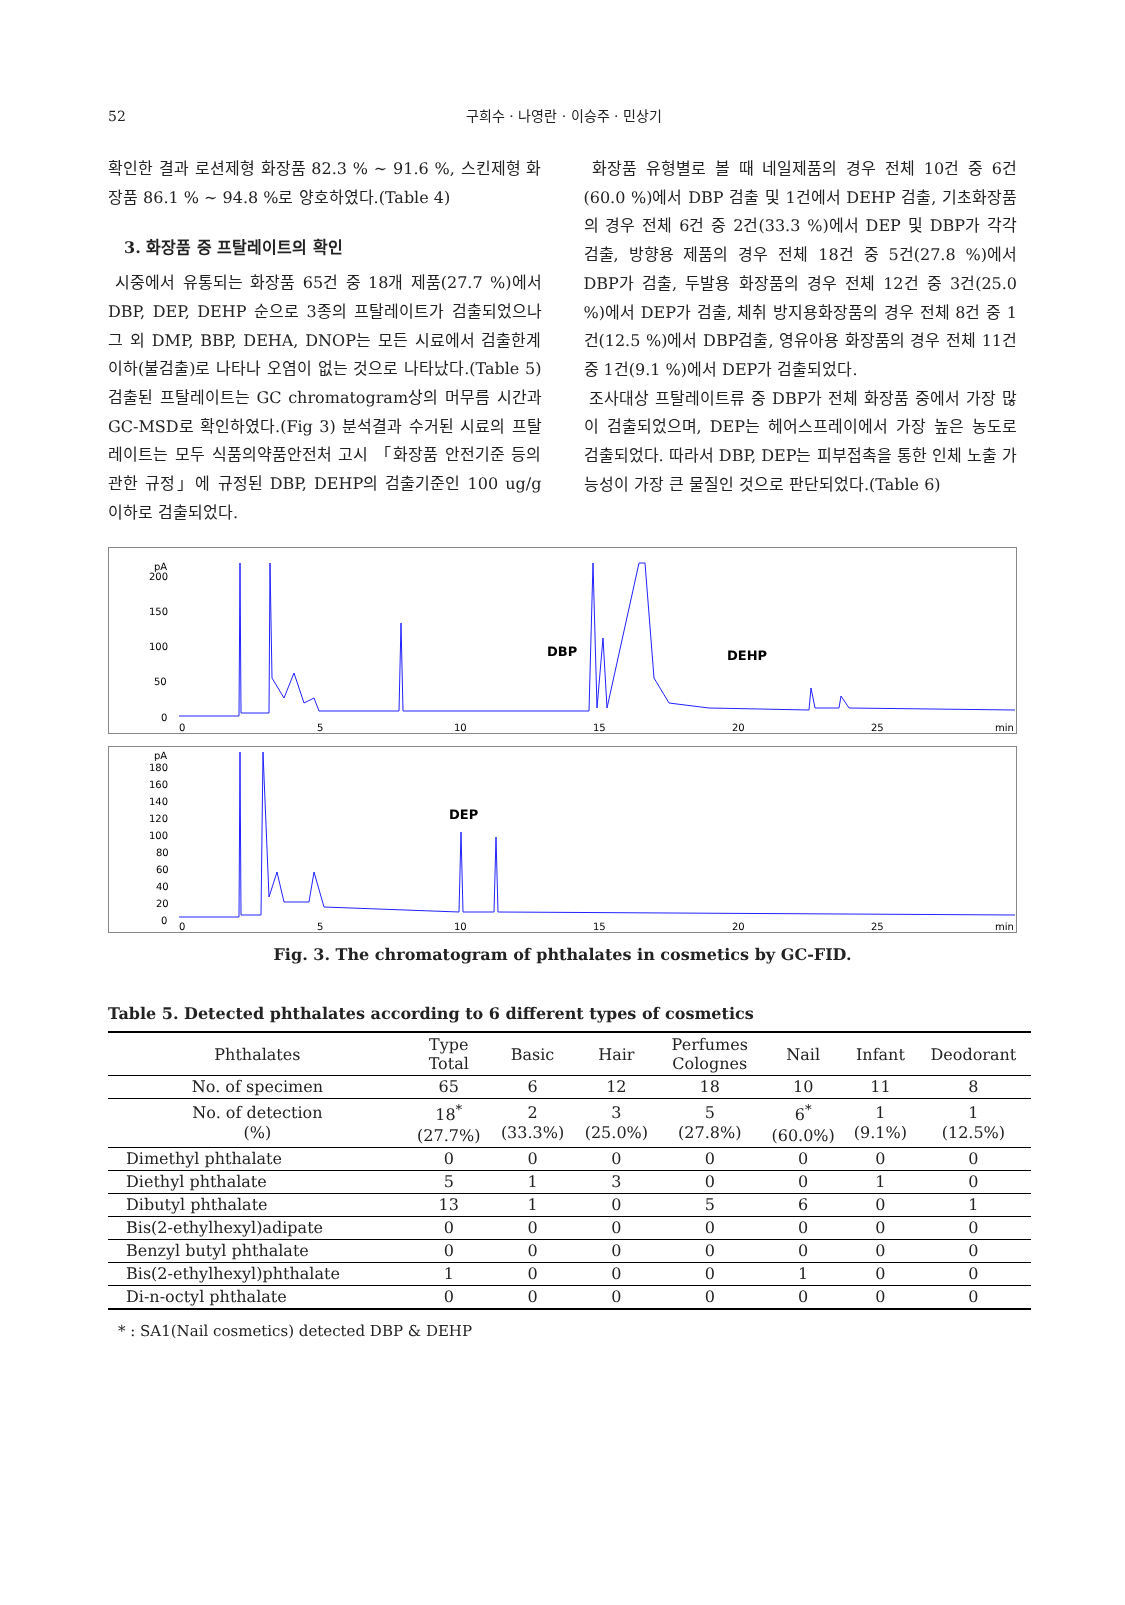52 구희수 · 나영란 · 이승주 · 민상기
확인한 결과 로션제형 화장품 82.3 % ~ 91.6 %, 스킨제형 화장품 86.1 % ~ 94.8 %로 양호하였다.(Table 4)
3. 화장품 중 프탈레이트의 확인
시중에서 유통되는 화장품 65건 중 18개 제품(27.7 %)에서 DBP, DEP, DEHP 순으로 3종의 프탈레이트가 검출되었으나 그 외 DMP, BBP, DEHA, DNOP는 모든 시료에서 검출한계 이하(불검출)로 나타나 오염이 없는 것으로 나타났다.(Table 5) 검출된 프탈레이트는 GC chromatogram상의 머무름 시간과 GC-MSD로 확인하였다.(Fig 3) 분석결과 수거된 시료의 프탈레이트는 모두 식품의약품안전처 고시 「화장품 안전기준 등의 관한 규정」에 규정된 DBP, DEHP의 검출기준인 100 ug/g 이하로 검출되었다.
화장품 유형별로 볼 때 네일제품의 경우 전체 10건 중 6건(60.0 %)에서 DBP 검출 및 1건에서 DEHP 검출, 기초화장품의 경우 전체 6건 중 2건(33.3 %)에서 DEP 및 DBP가 각각 검출, 방향용 제품의 경우 전체 18건 중 5건(27.8 %)에서 DBP가 검출, 두발용 화장품의 경우 전체 12건 중 3건(25.0 %)에서 DEP가 검출, 체취 방지용화장품의 경우 전체 8건 중 1건(12.5 %)에서 DBP검출, 영유아용 화장품의 경우 전체 11건 중 1건(9.1 %)에서 DEP가 검출되었다.
조사대상 프탈레이트류 중 DBP가 전체 화장품 중에서 가장 많이 검출되었으며, DEP는 헤어스프레이에서 가장 높은 농도로 검출되었다. 따라서 DBP, DEP는 피부접촉을 통한 인체 노출 가능성이 가장 큰 물질인 것으로 판단되었다.(Table 6)
pA
200
150
100
50
0
DBP
DEHP
0
5
10
15
20
25
min
pA
180
160
140
120
100
80
60
40
20
0
DEP
0
5
10
15
20
25
min
Fig. 3. The chromatogram of phthalates in cosmetics by GC-FID.
Table 5. Detected phthalates according to 6 different types of cosmetics
| Phthalates | Type Total | Basic | Hair | Perfumes Colognes | Nail | Infant | Deodorant |
| --- | --- | --- | --- | --- | --- | --- | --- |
| No. of specimen | 65 | 6 | 12 | 18 | 10 | 11 | 8 |
| No. of detection (%) | 18<sup>*</sup> (27.7%) | 2 (33.3%) | 3 (25.0%) | 5 (27.8%) | 6<sup>*</sup> (60.0%) | 1 (9.1%) | 1 (12.5%) |
| Dimethyl phthalate | 0 | 0 | 0 | 0 | 0 | 0 | 0 |
| Diethyl phthalate | 5 | 1 | 3 | 0 | 0 | 1 | 0 |
| Dibutyl phthalate | 13 | 1 | 0 | 5 | 6 | 0 | 1 |
| Bis(2-ethylhexyl)adipate | 0 | 0 | 0 | 0 | 0 | 0 | 0 |
| Benzyl butyl phthalate | 0 | 0 | 0 | 0 | 0 | 0 | 0 |
| Bis(2-ethylhexyl)phthalate | 1 | 0 | 0 | 0 | 1 | 0 | 0 |
| Di-n-octyl phthalate | 0 | 0 | 0 | 0 | 0 | 0 | 0 |
* : SA1(Nail cosmetics) detected DBP & DEHP